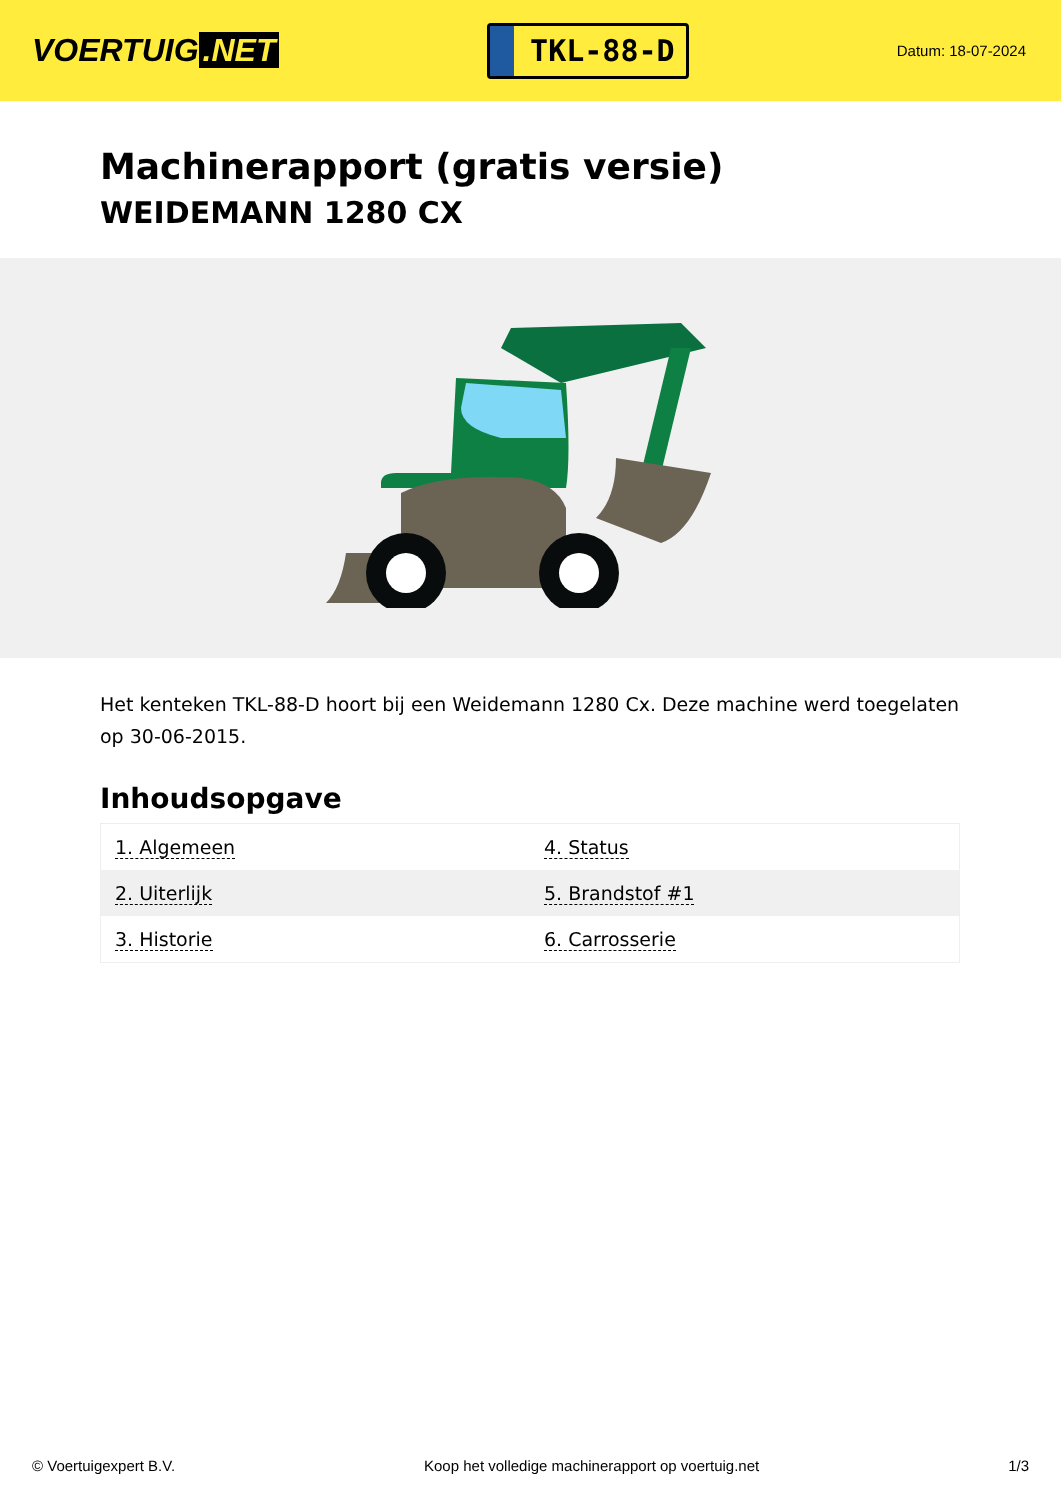VOERTUIG.NET
TKL-88-D
Datum: 18-07-2024
Machinerapport (gratis versie)
WEIDEMANN 1280 CX
Het kenteken TKL-88-D hoort bij een Weidemann 1280 Cx. Deze machine werd toegelaten op 30-06-2015.
Inhoudsopgave
| 1. Algemeen | 4. Status |
| 2. Uiterlijk | 5. Brandstof #1 |
| 3. Historie | 6. Carrosserie |
© Voertuigexpert B.V. Koop het volledige machinerapport op voertuig.net 1/3